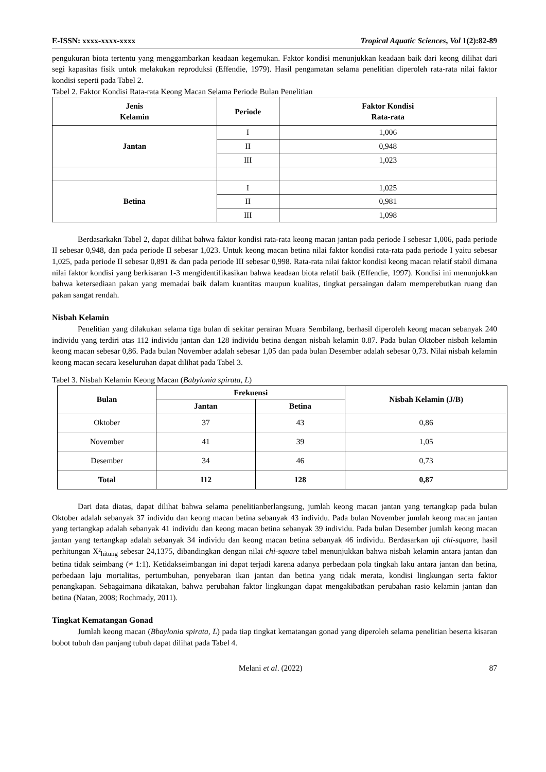E-ISSN: xxxx-xxxx-xxxx Tropical Aquatic Sciences, Vol 1(2):82-89
pengukuran biota tertentu yang menggambarkan keadaan kegemukan. Faktor kondisi menunjukkan keadaan baik dari keong dilihat dari segi kapasitas fisik untuk melakukan reproduksi (Effendie, 1979). Hasil pengamatan selama penelitian diperoleh rata-rata nilai faktor kondisi seperti pada Tabel 2.
Tabel 2. Faktor Kondisi Rata-rata Keong Macan Selama Periode Bulan Penelitian
| Jenis Kelamin | Periode | Faktor Kondisi Rata-rata |
| --- | --- | --- |
| Jantan | I | 1,006 |
| | II | 0,948 |
| | III | 1,023 |
| Betina | I | 1,025 |
| | II | 0,981 |
| | III | 1,098 |
Berdasarkakn Tabel 2, dapat dilihat bahwa faktor kondisi rata-rata keong macan jantan pada periode I sebesar 1,006, pada periode II sebesar 0,948, dan pada periode II sebesar 1,023. Untuk keong macan betina nilai faktor kondisi rata-rata pada periode I yaitu sebesar 1,025, pada periode II sebesar 0,891 & dan pada periode III sebesar 0,998. Rata-rata nilai faktor kondisi keong macan relatif stabil dimana nilai faktor kondisi yang berkisaran 1-3 mengidentifikasikan bahwa keadaan biota relatif baik (Effendie, 1997). Kondisi ini menunjukkan bahwa ketersediaan pakan yang memadai baik dalam kuantitas maupun kualitas, tingkat persaingan dalam memperebutkan ruang dan pakan sangat rendah.
Nisbah Kelamin
Penelitian yang dilakukan selama tiga bulan di sekitar perairan Muara Sembilang, berhasil diperoleh keong macan sebanyak 240 individu yang terdiri atas 112 individu jantan dan 128 individu betina dengan nisbah kelamin 0.87. Pada bulan Oktober nisbah kelamin keong macan sebesar 0,86. Pada bulan November adalah sebesar 1,05 dan pada bulan Desember adalah sebesar 0,73. Nilai nisbah kelamin keong macan secara keseluruhan dapat dilihat pada Tabel 3.
Tabel 3. Nisbah Kelamin Keong Macan (Babylonia spirata, L)
| Bulan | Frekuensi | | Nisbah Kelamin (J/B) |
| --- | --- | --- | --- |
| | Jantan | Betina | |
| Oktober | 37 | 43 | 0,86 |
| November | 41 | 39 | 1,05 |
| Desember | 34 | 46 | 0,73 |
| Total | 112 | 128 | 0,87 |
Dari data diatas, dapat dilihat bahwa selama penelitianberlangsung, jumlah keong macan jantan yang tertangkap pada bulan Oktober adalah sebanyak 37 individu dan keong macan betina sebanyak 43 individu. Pada bulan November jumlah keong macan jantan yang tertangkap adalah sebanyak 41 individu dan keong macan betina sebanyak 39 individu. Pada bulan Desember jumlah keong macan jantan yang tertangkap adalah sebanyak 34 individu dan keong macan betina sebanyak 46 individu. Berdasarkan uji chi-square, hasil perhitungan X²<sub>hitung</sub> sebesar 24,1375, dibandingkan dengan nilai chi-square tabel menunjukkan bahwa nisbah kelamin antara jantan dan betina tidak seimbang (≠ 1:1). Ketidakseimbangan ini dapat terjadi karena adanya perbedaan pola tingkah laku antara jantan dan betina, perbedaan laju mortalitas, pertumbuhan, penyebaran ikan jantan dan betina yang tidak merata, kondisi lingkungan serta faktor penangkapan. Sebagaimana dikatakan, bahwa perubahan faktor lingkungan dapat mengakibatkan perubahan rasio kelamin jantan dan betina (Natan, 2008; Rochmady, 2011).
Tingkat Kematangan Gonad
Jumlah keong macan (Bbaylonia spirata, L) pada tiap tingkat kematangan gonad yang diperoleh selama penelitian beserta kisaran bobot tubuh dan panjang tubuh dapat dilihat pada Tabel 4.
Melani et al. (2022) 87